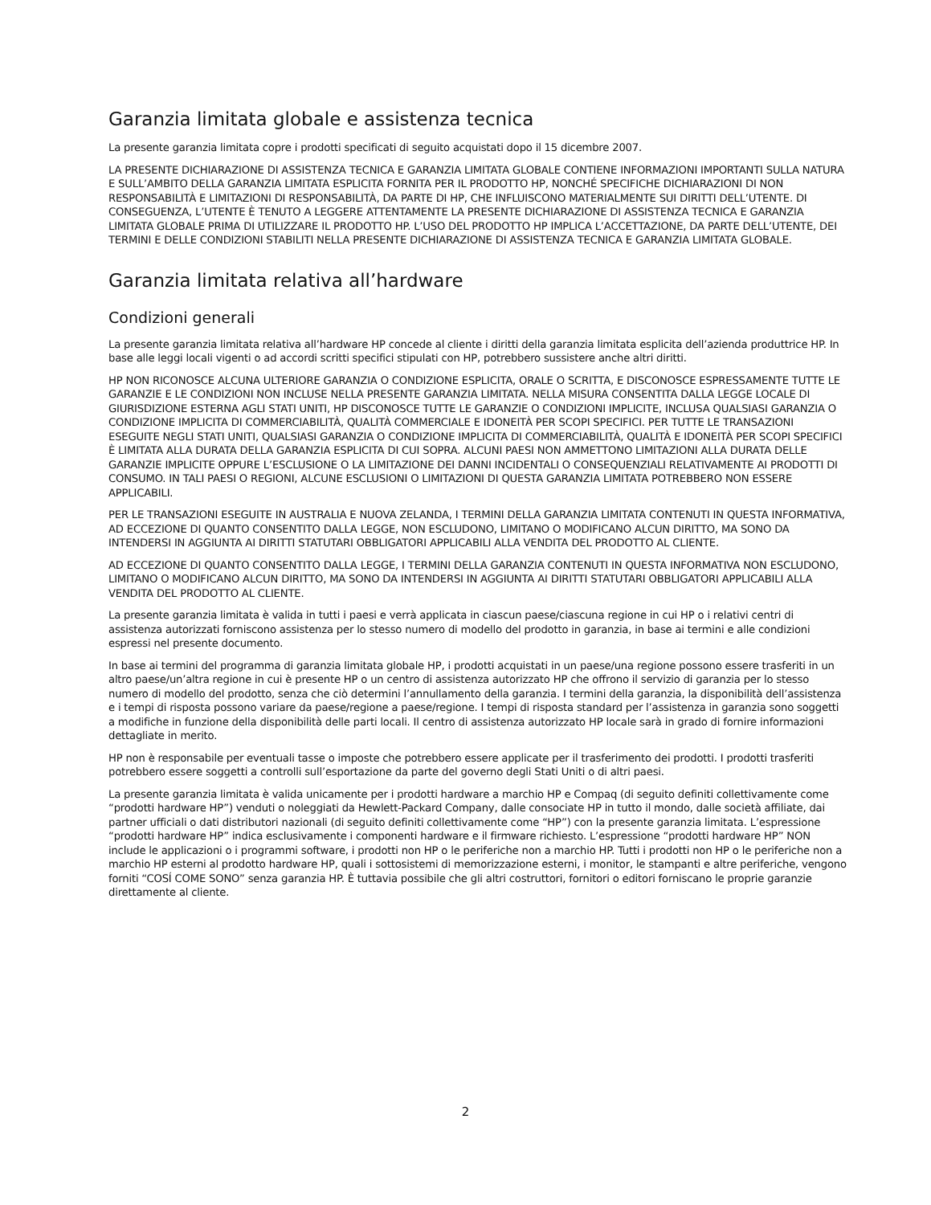Garanzia limitata globale e assistenza tecnica
La presente garanzia limitata copre i prodotti specificati di seguito acquistati dopo il 15 dicembre 2007.
LA PRESENTE DICHIARAZIONE DI ASSISTENZA TECNICA E GARANZIA LIMITATA GLOBALE CONTIENE INFORMAZIONI IMPORTANTI SULLA NATURA E SULL’AMBITO DELLA GARANZIA LIMITATA ESPLICITA FORNITA PER IL PRODOTTO HP, NONCHÉ SPECIFICHE DICHIARAZIONI DI NON RESPONSABILITÀ E LIMITAZIONI DI RESPONSABILITÀ, DA PARTE DI HP, CHE INFLUISCONO MATERIALMENTE SUI DIRITTI DELL’UTENTE. DI CONSEGUENZA, L’UTENTE È TENUTO A LEGGERE ATTENTAMENTE LA PRESENTE DICHIARAZIONE DI ASSISTENZA TECNICA E GARANZIA LIMITATA GLOBALE PRIMA DI UTILIZZARE IL PRODOTTO HP. L’USO DEL PRODOTTO HP IMPLICA L’ACCETTAZIONE, DA PARTE DELL’UTENTE, DEI TERMINI E DELLE CONDIZIONI STABILITI NELLA PRESENTE DICHIARAZIONE DI ASSISTENZA TECNICA E GARANZIA LIMITATA GLOBALE.
Garanzia limitata relativa all’hardware
Condizioni generali
La presente garanzia limitata relativa all’hardware HP concede al cliente i diritti della garanzia limitata esplicita dell’azienda produttrice HP. In base alle leggi locali vigenti o ad accordi scritti specifici stipulati con HP, potrebbero sussistere anche altri diritti.
HP NON RICONOSCE ALCUNA ULTERIORE GARANZIA O CONDIZIONE ESPLICITA, ORALE O SCRITTA, E DISCONOSCE ESPRESSAMENTE TUTTE LE GARANZIE E LE CONDIZIONI NON INCLUSE NELLA PRESENTE GARANZIA LIMITATA. NELLA MISURA CONSENTITA DALLA LEGGE LOCALE DI GIURISDIZIONE ESTERNA AGLI STATI UNITI, HP DISCONOSCE TUTTE LE GARANZIE O CONDIZIONI IMPLICITE, INCLUSA QUALSIASI GARANZIA O CONDIZIONE IMPLICITA DI COMMERCIABILITÀ, QUALITÀ COMMERCIALE E IDONEITÀ PER SCOPI SPECIFICI. PER TUTTE LE TRANSAZIONI ESEGUITE NEGLI STATI UNITI, QUALSIASI GARANZIA O CONDIZIONE IMPLICITA DI COMMERCIABILITÀ, QUALITÀ E IDONEITÀ PER SCOPI SPECIFICI È LIMITATA ALLA DURATA DELLA GARANZIA ESPLICITA DI CUI SOPRA. ALCUNI PAESI NON AMMETTONO LIMITAZIONI ALLA DURATA DELLE GARANZIE IMPLICITE OPPURE L’ESCLUSIONE O LA LIMITAZIONE DEI DANNI INCIDENTALI O CONSEQUENZIALI RELATIVAMENTE AI PRODOTTI DI CONSUMO. IN TALI PAESI O REGIONI, ALCUNE ESCLUSIONI O LIMITAZIONI DI QUESTA GARANZIA LIMITATA POTREBBERO NON ESSERE APPLICABILI.
PER LE TRANSAZIONI ESEGUITE IN AUSTRALIA E NUOVA ZELANDA, I TERMINI DELLA GARANZIA LIMITATA CONTENUTI IN QUESTA INFORMATIVA, AD ECCEZIONE DI QUANTO CONSENTITO DALLA LEGGE, NON ESCLUDONO, LIMITANO O MODIFICANO ALCUN DIRITTO, MA SONO DA INTENDERSI IN AGGIUNTA AI DIRITTI STATUTARI OBBLIGATORI APPLICABILI ALLA VENDITA DEL PRODOTTO AL CLIENTE.
AD ECCEZIONE DI QUANTO CONSENTITO DALLA LEGGE, I TERMINI DELLA GARANZIA CONTENUTI IN QUESTA INFORMATIVA NON ESCLUDONO, LIMITANO O MODIFICANO ALCUN DIRITTO, MA SONO DA INTENDERSI IN AGGIUNTA AI DIRITTI STATUTARI OBBLIGATORI APPLICABILI ALLA VENDITA DEL PRODOTTO AL CLIENTE.
La presente garanzia limitata è valida in tutti i paesi e verrà applicata in ciascun paese/ciascuna regione in cui HP o i relativi centri di assistenza autorizzati forniscono assistenza per lo stesso numero di modello del prodotto in garanzia, in base ai termini e alle condizioni espressi nel presente documento.
In base ai termini del programma di garanzia limitata globale HP, i prodotti acquistati in un paese/una regione possono essere trasferiti in un altro paese/un’altra regione in cui è presente HP o un centro di assistenza autorizzato HP che offrono il servizio di garanzia per lo stesso numero di modello del prodotto, senza che ciò determini l’annullamento della garanzia. I termini della garanzia, la disponibilità dell’assistenza e i tempi di risposta possono variare da paese/regione a paese/regione. I tempi di risposta standard per l’assistenza in garanzia sono soggetti a modifiche in funzione della disponibilità delle parti locali. Il centro di assistenza autorizzato HP locale sarà in grado di fornire informazioni dettagliate in merito.
HP non è responsabile per eventuali tasse o imposte che potrebbero essere applicate per il trasferimento dei prodotti. I prodotti trasferiti potrebbero essere soggetti a controlli sull’esportazione da parte del governo degli Stati Uniti o di altri paesi.
La presente garanzia limitata è valida unicamente per i prodotti hardware a marchio HP e Compaq (di seguito definiti collettivamente come “prodotti hardware HP”) venduti o noleggiati da Hewlett-Packard Company, dalle consociate HP in tutto il mondo, dalle società affiliate, dai partner ufficiali o dati distributori nazionali (di seguito definiti collettivamente come “HP”) con la presente garanzia limitata. L’espressione “prodotti hardware HP” indica esclusivamente i componenti hardware e il firmware richiesto. L’espressione “prodotti hardware HP” NON include le applicazioni o i programmi software, i prodotti non HP o le periferiche non a marchio HP. Tutti i prodotti non HP o le periferiche non a marchio HP esterni al prodotto hardware HP, quali i sottosistemi di memorizzazione esterni, i monitor, le stampanti e altre periferiche, vengono forniti “COSÍ COME SONO” senza garanzia HP. È tuttavia possibile che gli altri costruttori, fornitori o editori forniscano le proprie garanzie direttamente al cliente.
2